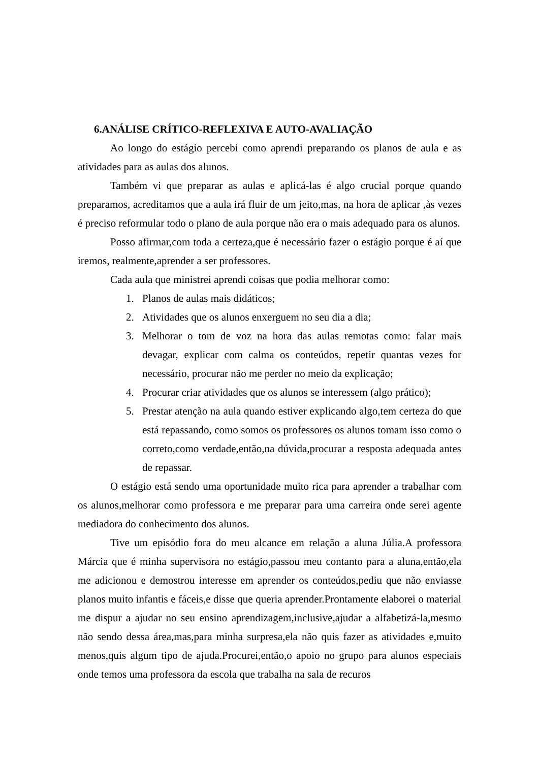6.ANÁLISE CRÍTICO-REFLEXIVA E AUTO-AVALIAÇÃO
Ao longo do estágio percebi como aprendi preparando os planos de aula e as atividades para as aulas dos alunos.
Também vi que preparar as aulas e aplicá-las é algo crucial porque quando preparamos, acreditamos que a aula irá fluir de um jeito,mas, na hora de aplicar ,às vezes é preciso reformular todo o plano de aula porque não era o mais adequado para os alunos.
Posso afirmar,com toda a certeza,que é necessário fazer o estágio porque é aí que iremos, realmente,aprender a ser professores.
Cada aula que ministrei aprendi coisas que podia melhorar como:
1. Planos de aulas mais didáticos;
2. Atividades que os alunos enxerguem no seu dia a dia;
3. Melhorar o tom de voz na hora das aulas remotas como: falar mais devagar, explicar com calma os conteúdos, repetir quantas vezes for necessário, procurar não me perder no meio da explicação;
4. Procurar criar atividades que os alunos se interessem (algo prático);
5. Prestar atenção na aula quando estiver explicando algo,tem certeza do que está repassando, como somos os professores os alunos tomam isso como o correto,como verdade,então,na dúvida,procurar a resposta adequada antes de repassar.
O estágio está sendo uma oportunidade muito rica para aprender a trabalhar com os alunos,melhorar como professora e me preparar para uma carreira onde serei agente mediadora do conhecimento dos alunos.
Tive um episódio fora do meu alcance em relação a aluna Júlia.A professora Márcia que é minha supervisora no estágio,passou meu contanto para a aluna,então,ela me adicionou e demostrou interesse em aprender os conteúdos,pediu que não enviasse planos muito infantis e fáceis,e disse que queria aprender.Prontamente elaborei o material me dispur a ajudar no seu ensino aprendizagem,inclusive,ajudar a alfabetizá-la,mesmo não sendo dessa área,mas,para minha surpresa,ela não quis fazer as atividades e,muito menos,quis algum tipo de ajuda.Procurei,então,o apoio no grupo para alunos especiais onde temos uma professora da escola que trabalha na sala de recuros